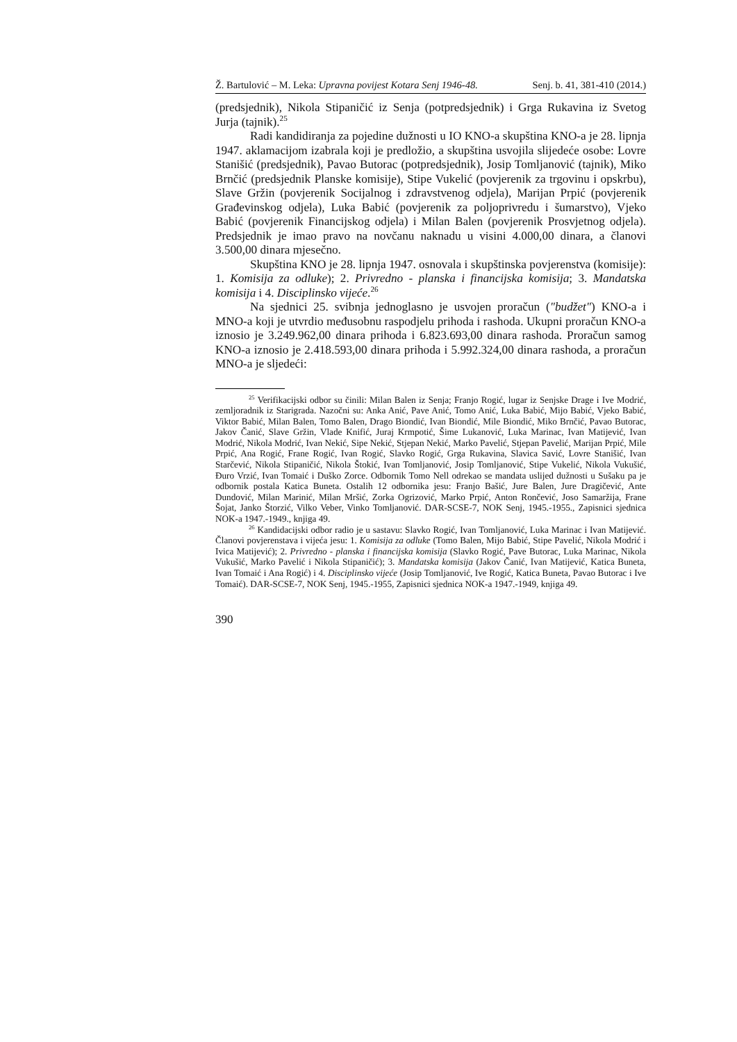Ž. Bartulović – M. Leka: Upravna povijest Kotara Senj 1946-48. Senj. b. 41, 381-410 (2014.)
(predsjednik), Nikola Stipaničić iz Senja (potpredsjednik) i Grga Rukavina iz Svetog Jurja (tajnik).<sup>25</sup>
Radi kandidiranja za pojedine dužnosti u IO KNO-a skupština KNO-a je 28. lipnja 1947. aklamacijom izabrala koji je predložio, a skupština usvojila slijedeće osobe: Lovre Stanišić (predsjednik), Pavao Butorac (potpredsjednik), Josip Tomljanović (tajnik), Miko Brnčić (predsjednik Planske komisije), Stipe Vukelić (povjerenik za trgovinu i opskrbu), Slave Gržin (povjerenik Socijalnog i zdravstvenog odjela), Marijan Prpić (povjerenik Građevinskog odjela), Luka Babić (povjerenik za poljoprivredu i šumarstvo), Vjeko Babić (povjerenik Financijskog odjela) i Milan Balen (povjerenik Prosvjetnog odjela). Predsjednik je imao pravo na novčanu naknadu u visini 4.000,00 dinara, a članovi 3.500,00 dinara mjesečno.
Skupština KNO je 28. lipnja 1947. osnovala i skupštinska povjerenstva (komisije): 1. Komisija za odluke); 2. Privredno - planska i financijska komisija; 3. Mandatska komisija i 4. Disciplinsko vijeće.<sup>26</sup>
Na sjednici 25. svibnja jednoglasno je usvojen proračun ("budžet") KNO-a i MNO-a koji je utvrdio međusobnu raspodjelu prihoda i rashoda. Ukupni proračun KNO-a iznosio je 3.249.962,00 dinara prihoda i 6.823.693,00 dinara rashoda. Proračun samog KNO-a iznosio je 2.418.593,00 dinara prihoda i 5.992.324,00 dinara rashoda, a proračun MNO-a je sljedeći:
<sup>25</sup> Verifikacijski odbor su činili: Milan Balen iz Senja; Franjo Rogić, lugar iz Senjske Drage i Ive Modrić, zemljoradnik iz Starigrada. Nazočni su: Anka Anić, Pave Anić, Tomo Anić, Luka Babić, Mijo Babić, Vjeko Babić, Viktor Babić, Milan Balen, Tomo Balen, Drago Biondić, Ivan Biondić, Mile Biondić, Miko Brnčić, Pavao Butorac, Jakov Čanić, Slave Gržin, Vlade Knifić, Juraj Krmpotić, Šime Lukanović, Luka Marinac, Ivan Matijević, Ivan Modrić, Nikola Modrić, Ivan Nekić, Sipe Nekić, Stjepan Nekić, Marko Pavelić, Stjepan Pavelić, Marijan Prpić, Mile Prpić, Ana Rogić, Frane Rogić, Ivan Rogić, Slavko Rogić, Grga Rukavina, Slavica Savić, Lovre Stanišić, Ivan Starčević, Nikola Stipaničić, Nikola Štokić, Ivan Tomljanović, Josip Tomljanović, Stipe Vukelić, Nikola Vukušić, Đuro Vrzić, Ivan Tomaić i Duško Zorce. Odbornik Tomo Nell odrekao se mandata uslijed dužnosti u Sušaku pa je odbornik postala Katica Buneta. Ostalih 12 odbornika jesu: Franjo Bašić, Jure Balen, Jure Dragičević, Ante Dundović, Milan Marinić, Milan Mršić, Zorka Ogrizović, Marko Prpić, Anton Rončević, Joso Samaržija, Frane Šojat, Janko Štorzić, Vilko Veber, Vinko Tomljanović. DAR-SCSE-7, NOK Senj, 1945.-1955., Zapisnici sjednica NOK-a 1947.-1949., knjiga 49.
<sup>26</sup> Kandidacijski odbor radio je u sastavu: Slavko Rogić, Ivan Tomljanović, Luka Marinac i Ivan Matijević. Članovi povjerenstava i vijeća jesu: 1. Komisija za odluke (Tomo Balen, Mijo Babić, Stipe Pavelić, Nikola Modrić i Ivica Matijević); 2. Privredno - planska i financijska komisija (Slavko Rogić, Pave Butorac, Luka Marinac, Nikola Vukušić, Marko Pavelić i Nikola Stipaničić); 3. Mandatska komisija (Jakov Čanić, Ivan Matijević, Katica Buneta, Ivan Tomaić i Ana Rogić) i 4. Disciplinsko vijeće (Josip Tomljanović, Ive Rogić, Katica Buneta, Pavao Butorac i Ive Tomaić). DAR-SCSE-7, NOK Senj, 1945.-1955, Zapisnici sjednica NOK-a 1947.-1949, knjiga 49.
390